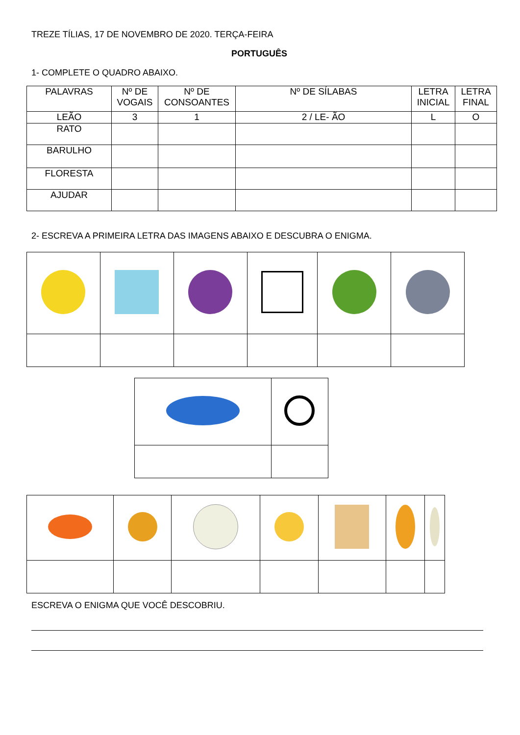TREZE TÍLIAS, 17 DE NOVEMBRO DE 2020. TERÇA-FEIRA
PORTUGUÊS
1- COMPLETE O QUADRO ABAIXO.
| PALAVRAS | Nº DE VOGAIS | Nº DE CONSOANTES | Nº DE SÍLABAS | LETRA INICIAL | LETRA FINAL |
| --- | --- | --- | --- | --- | --- |
| LEÃO | 3 | 1 | 2 / LE- ÃO | L | O |
| RATO | | | | | |
| BARULHO | | | | | |
| FLORESTA | | | | | |
| AJUDAR | | | | | |
2- ESCREVA A PRIMEIRA LETRA DAS IMAGENS ABAIXO E DESCUBRA O ENIGMA.
ESCREVA O ENIGMA QUE VOCÊ DESCOBRIU.